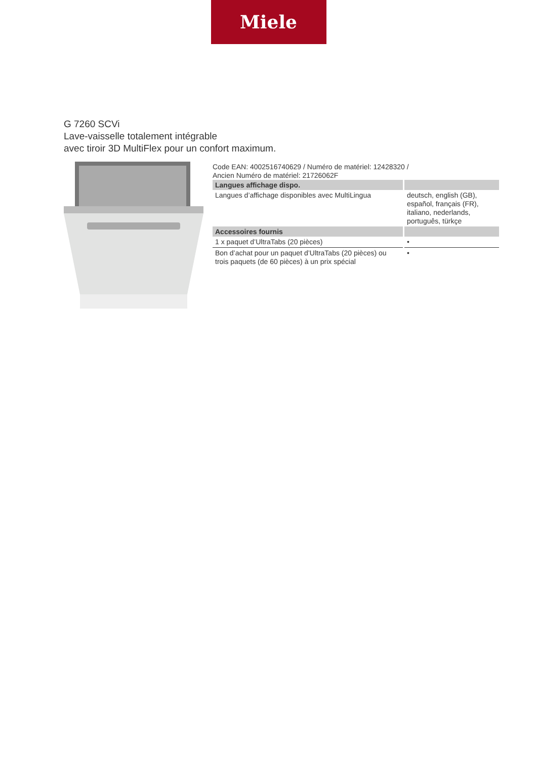Miele
G 7260 SCVi
Lave-vaisselle totalement intégrable
avec tiroir 3D MultiFlex pour un confort maximum.
Code EAN: 4002516740629 / Numéro de matériel: 12428320 /
Ancien Numéro de matériel: 21726062F
| Langues affichage dispo. | |
| --- | --- |
| Langues d’affichage disponibles avec MultiLingua | deutsch, english (GB), español, français (FR), italiano, nederlands, português, türkçe |
| Accessoires fournis | |
| 1 x paquet d’UltraTabs (20 pièces) | • |
| Bon d’achat pour un paquet d’UltraTabs (20 pièces) ou trois paquets (de 60 pièces) à un prix spécial | • |